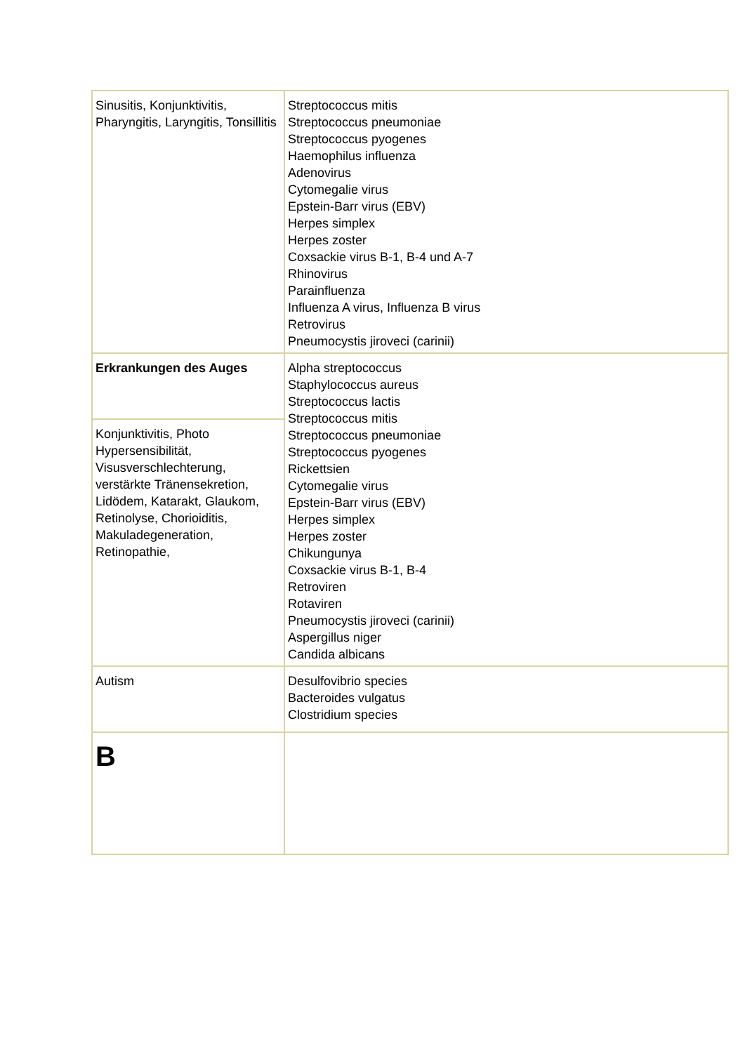| Sinusitis, Konjunktivitis, Pharyngitis, Laryngitis, Tonsillitis | Streptococcus mitis Streptococcus pneumoniae Streptococcus pyogenes Haemophilus influenza Adenovirus Cytomegalie virus Epstein-Barr virus (EBV) Herpes simplex Herpes zoster Coxsackie virus B-1, B-4 und A-7 Rhinovirus Parainfluenza Influenza A virus, Influenza B virus Retrovirus Pneumocystis jiroveci (carinii) |
| Erkrankungen des Auges | Alpha streptococcus Staphylococcus aureus Streptococcus lactis Streptococcus mitis Streptococcus pneumoniae Streptococcus pyogenes Rickettsien Cytomegalie virus Epstein-Barr virus (EBV) Herpes simplex Herpes zoster Chikungunya Coxsackie virus B-1, B-4 Retroviren Rotaviren Pneumocystis jiroveci (carinii) Aspergillus niger Candida albicans |
| Konjunktivitis, Photo Hypersensibilität, Visusverschlechterung, verstärkte Tränensekretion, Lidödem, Katarakt, Glaukom, Retinolyse, Chorioiditis, Makuladegeneration, Retinopathie, | |
| Autism | Desulfovibrio species Bacteroides vulgatus Clostridium species |
| B | |